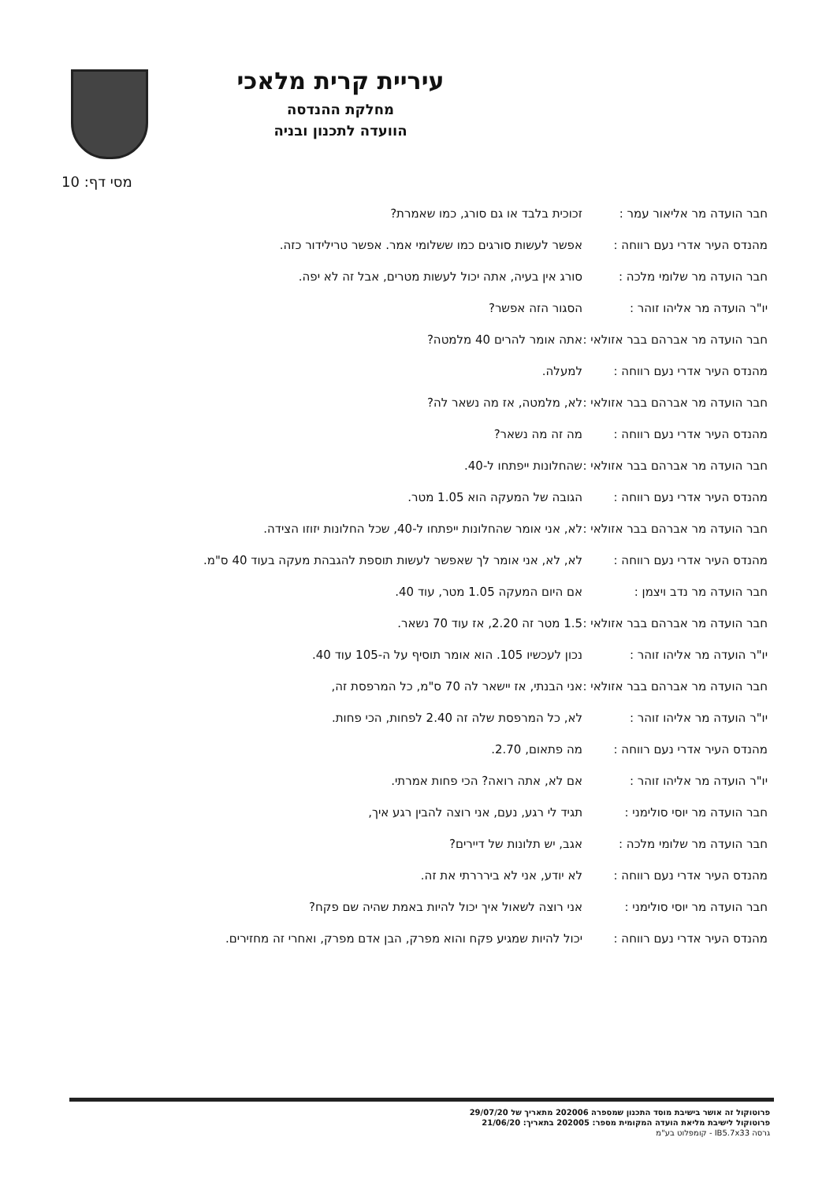עיריית קרית מלאכי
מחלקת ההנדסה
הוועדה לתכנון ובניה
מסי דף: 10
חבר הועדה מר אליאור עמר : זכוכית בלבד או גם סורג, כמו שאמרת?
מהנדס העיר אדרי נעם רווחה :
אפשר לעשות סורגים כמו ששלומי אמר. אפשר טרילידור כזה.
חבר הועדה מר שלומי מלכה : סורג אין בעיה, אתה יכול לעשות מטרים, אבל זה לא יפה.
יו"ר הועדה מר אליהו זוהר : הסגור הזה אפשר?
חבר הועדה מר אברהם בבר אזולאי :
אתה אומר להרים 40 מלמטה?
מהנדס העיר אדרי נעם רווחה :
למעלה.
חבר הועדה מר אברהם בבר אזולאי :
לא, מלמטה, אז מה נשאר לה?
מהנדס העיר אדרי נעם רווחה :
מה זה מה נשאר?
חבר הועדה מר אברהם בבר אזולאי :
שהחלונות ייפתחו ל-40.
מהנדס העיר אדרי נעם רווחה :
הגובה של המעקה הוא 1.05 מטר.
חבר הועדה מר אברהם בבר אזולאי :
לא, אני אומר שהחלונות ייפתחו ל-40, שכל החלונות יזוזו הצידה.
מהנדס העיר אדרי נעם רווחה :
לא, לא, אני אומר לך שאפשר לעשות תוספת להגבהת מעקה בעוד 40 ס"מ.
חבר הועדה מר נדב ויצמן : אם היום המעקה 1.05 מטר, עוד 40.
חבר הועדה מר אברהם בבר אזולאי :
1.5 מטר זה 2.20, אז עוד 70 נשאר.
יו"ר הועדה מר אליהו זוהר : נכון לעכשיו 105. הוא אומר תוסיף על ה-105 עוד 40.
חבר הועדה מר אברהם בבר אזולאי :
אני הבנתי, אז יישאר לה 70 ס"מ, כל המרפסת זה,
יו"ר הועדה מר אליהו זוהר : לא, כל המרפסת שלה זה 2.40 לפחות, הכי פחות.
מהנדס העיר אדרי נעם רווחה :
מה פתאום, 2.70.
יו"ר הועדה מר אליהו זוהר : אם לא, אתה רואה? הכי פחות אמרתי.
חבר הועדה מר יוסי סולימני :
תגיד לי רגע, נעם, אני רוצה להבין רגע איך,
חבר הועדה מר שלומי מלכה : אגב, יש תלונות של דיירים?
מהנדס העיר אדרי נעם רווחה :
לא יודע, אני לא בירררתי את זה.
חבר הועדה מר יוסי סולימני :
אני רוצה לשאול איך יכול להיות באמת שהיה שם פקח?
מהנדס העיר אדרי נעם רווחה :
יכול להיות שמגיע פקח והוא מפרק, הבן אדם מפרק, ואחרי זה מחזירים.
פרוטוקול זה אושר בישיבת מוסד התכנון שמספרה 202006 מתאריך של 29/07/20
פרוטוקול לישיבת מליאת הועדה המקומית מספר: 202005 בתאריך: 21/06/20
גרסה IB5.7x33 - קומפלוט בע"מ